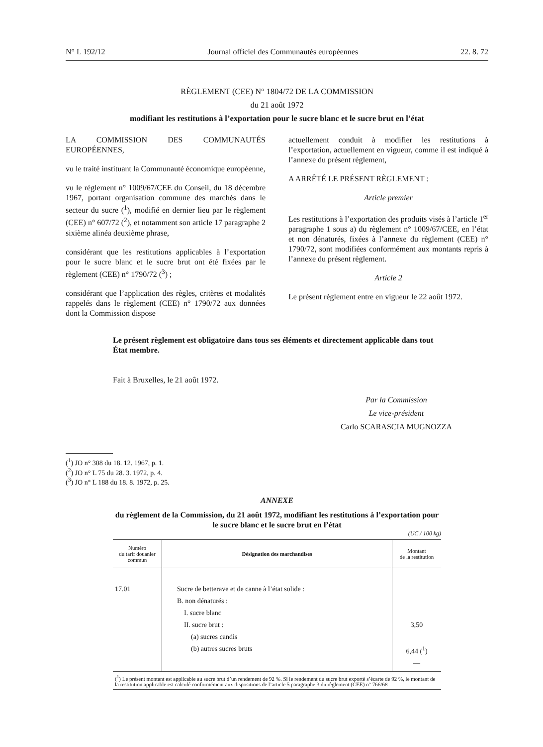N° L 192/12 Journal officiel des Communautés européennes 22. 8. 72
RÈGLEMENT (CEE) N° 1804/72 DE LA COMMISSION
du 21 août 1972
modifiant les restitutions à l’exportation pour le sucre blanc et le sucre brut en l’état
LA COMMISSION DES COMMUNAUTÉS EUROPÉENNES,
vu le traité instituant la Communauté économique européenne,
vu le règlement n° 1009/67/CEE du Conseil, du 18 décembre 1967, portant organisation commune des marchés dans le secteur du sucre (<sup>1</sup>), modifié en dernier lieu par le règlement (CEE) n° 607/72 (<sup>2</sup>), et notamment son article 17 paragraphe 2 sixième alinéa deuxième phrase,
considérant que les restitutions applicables à l’exportation pour le sucre blanc et le sucre brut ont été fixées par le règlement (CEE) n° 1790/72 (<sup>3</sup>) ;
considérant que l’application des règles, critères et modalités rappelés dans le règlement (CEE) n° 1790/72 aux données dont la Commission dispose
actuellement conduit à modifier les restitutions à l’exportation, actuellement en vigueur, comme il est indiqué à l’annexe du présent règlement,
A ARRÊTÉ LE PRÉSENT RÈGLEMENT :
Article premier
Les restitutions à l’exportation des produits visés à l’article 1<sup>er</sup> paragraphe 1 sous a) du règlement n° 1009/67/CEE, en l’état et non dénaturés, fixées à l’annexe du règlement (CEE) n° 1790/72, sont modifiées conformément aux montants repris à l’annexe du présent règlement.
Article 2
Le présent règlement entre en vigueur le 22 août 1972.
Le présent règlement est obligatoire dans tous ses éléments et directement applicable dans tout État membre.
Fait à Bruxelles, le 21 août 1972.
Par la Commission
Le vice-président
Carlo SCARASCIA MUGNOZZA
(<sup>1</sup>) JO n° 308 du 18. 12. 1967, p. 1.
(<sup>2</sup>) JO n° L 75 du 28. 3. 1972, p. 4.
(<sup>3</sup>) JO n° L 188 du 18. 8. 1972, p. 25.
ANNEXE
du règlement de la Commission, du 21 août 1972, modifiant les restitutions à l’exportation pour le sucre blanc et le sucre brut en l’état
(UC / 100 kg)
| Numéro du tarif douanier commun | Désignation des marchandises | Montant de la restitution |
| --- | --- | --- |
| 17.01 | Sucre de betterave et de canne à l’état solide : B. non dénaturés : I. sucre blanc II. sucre brut : (a) sucres candis (b) autres sucres bruts | 3,50 6,44 (<sup>1</sup>) — |
| (<sup>1</sup>) Le présent montant est applicable au sucre brut d’un rendement de 92 %. Si le rendement du sucre brut exporté s’écarte de 92 %, le montant de la restitution applicable est calculé conformément aux dispositions de l’article 5 paragraphe 3 du règlement (CEE) n° 766/68 | | |